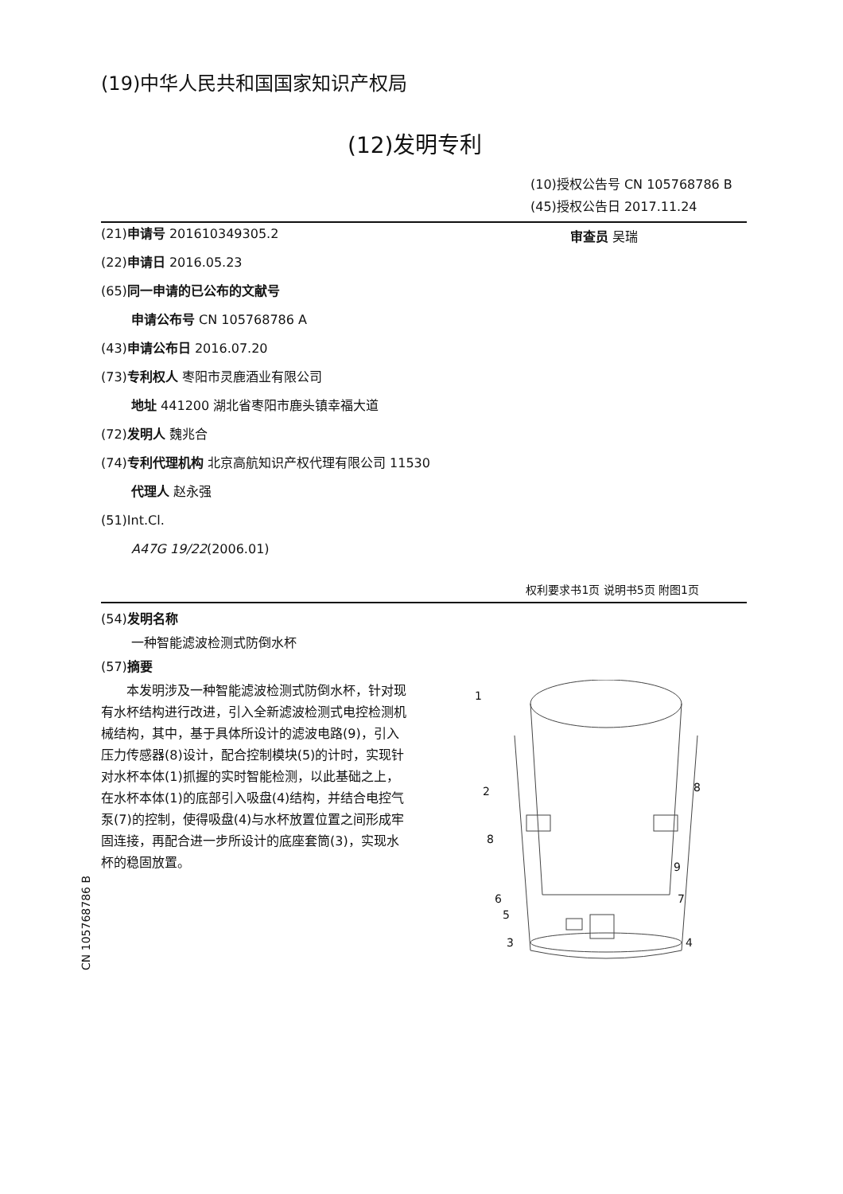(19)中华人民共和国国家知识产权局
(12)发明专利
(10)授权公告号 CN 105768786 B
(45)授权公告日 2017.11.24
(21)申请号 201610349305.2
(22)申请日 2016.05.23
(65)同一申请的已公布的文献号
申请公布号 CN 105768786 A
(43)申请公布日 2016.07.20
(73)专利权人 枣阳市灵鹿酒业有限公司
地址 441200 湖北省枣阳市鹿头镇幸福大道
(72)发明人 魏兆合
(74)专利代理机构 北京高航知识产权代理有限公司 11530
代理人 赵永强
(51)Int.Cl.
A47G 19/22(2006.01)
审查员 吴瑞
权利要求书1页 说明书5页 附图1页
(54)发明名称
一种智能滤波检测式防倒水杯
(57)摘要
本发明涉及一种智能滤波检测式防倒水杯，针对现有水杯结构进行改进，引入全新滤波检测式电控检测机械结构，其中，基于具体所设计的滤波电路(9)，引入压力传感器(8)设计，配合控制模块(5)的计时，实现针对水杯本体(1)抓握的实时智能检测，以此基础之上，在水杯本体(1)的底部引入吸盘(4)结构，并结合电控气泵(7)的控制，使得吸盘(4)与水杯放置位置之间形成牢固连接，再配合进一步所设计的底座套筒(3)，实现水杯的稳固放置。
1
2
8
8
9
6
7
5
3
4
CN 105768786 B